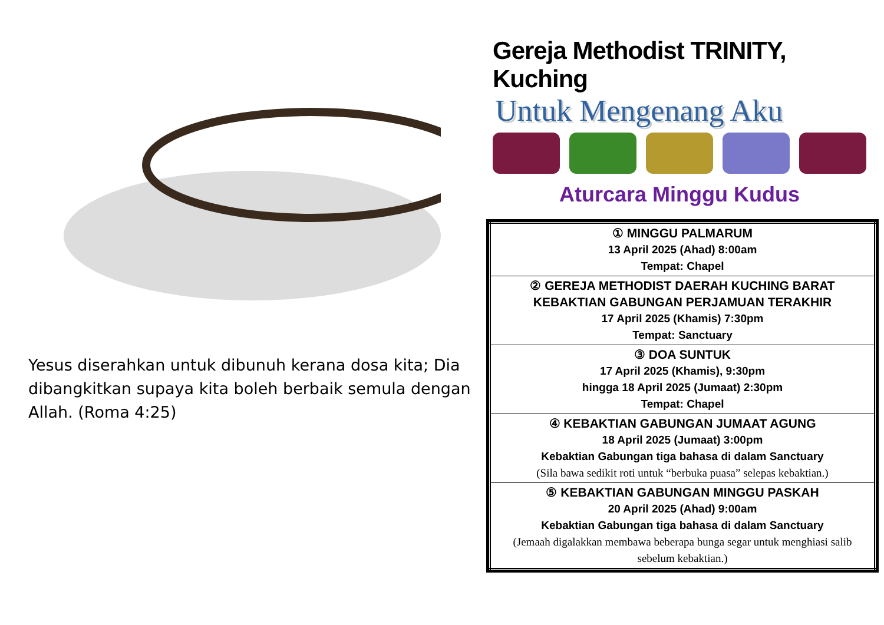Yesus diserahkan untuk dibunuh kerana dosa kita; Dia dibangkitkan supaya kita boleh berbaik semula dengan Allah. (Roma 4:25)
Gereja Methodist TRINITY, Kuching
Untuk Mengenang Aku
Aturcara Minggu Kudus
| ① MINGGU PALMARUM 13 April 2025 (Ahad) 8:00am Tempat: Chapel |
| ② GEREJA METHODIST DAERAH KUCHING BARAT KEBAKTIAN GABUNGAN PERJAMUAN TERAKHIR 17 April 2025 (Khamis) 7:30pm Tempat: Sanctuary |
| ③ DOA SUNTUK 17 April 2025 (Khamis), 9:30pm hingga 18 April 2025 (Jumaat) 2:30pm Tempat: Chapel |
| ④ KEBAKTIAN GABUNGAN JUMAAT AGUNG 18 April 2025 (Jumaat) 3:00pm Kebaktian Gabungan tiga bahasa di dalam Sanctuary (Sila bawa sedikit roti untuk “berbuka puasa” selepas kebaktian.) |
| ⑤ KEBAKTIAN GABUNGAN MINGGU PASKAH 20 April 2025 (Ahad) 9:00am Kebaktian Gabungan tiga bahasa di dalam Sanctuary (Jemaah digalakkan membawa beberapa bunga segar untuk menghiasi salib sebelum kebaktian.) |